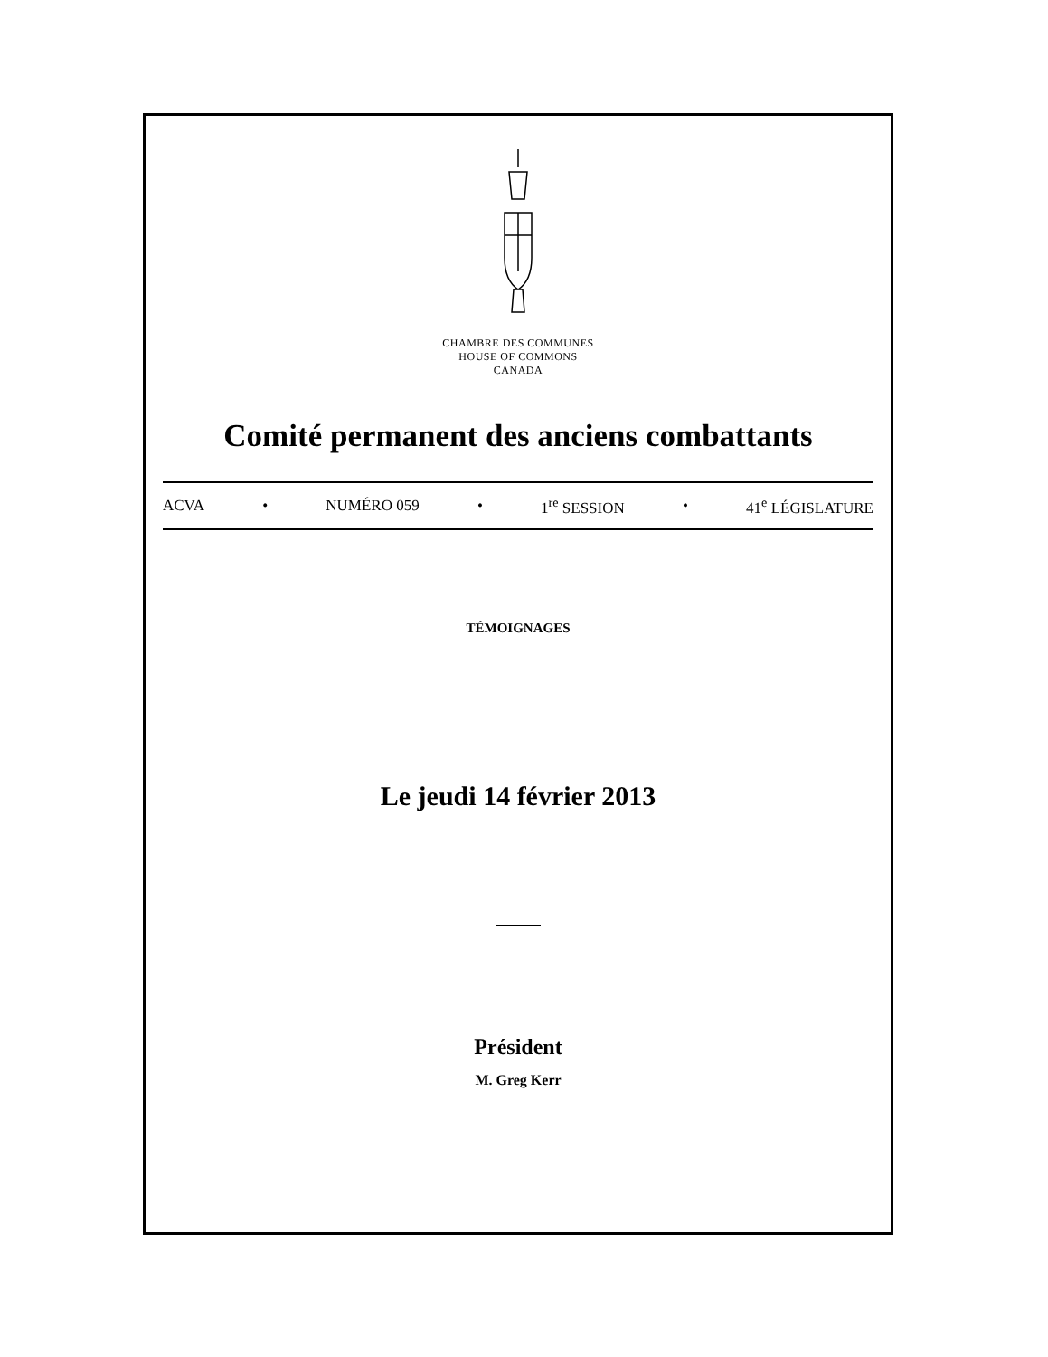CHAMBRE DES COMMUNES
HOUSE OF COMMONS
CANADA
Comité permanent des anciens combattants
ACVA • NUMÉRO 059 • 1<sup>re</sup> SESSION • 41<sup>e</sup> LÉGISLATURE
TÉMOIGNAGES
Le jeudi 14 février 2013
Président
M. Greg Kerr